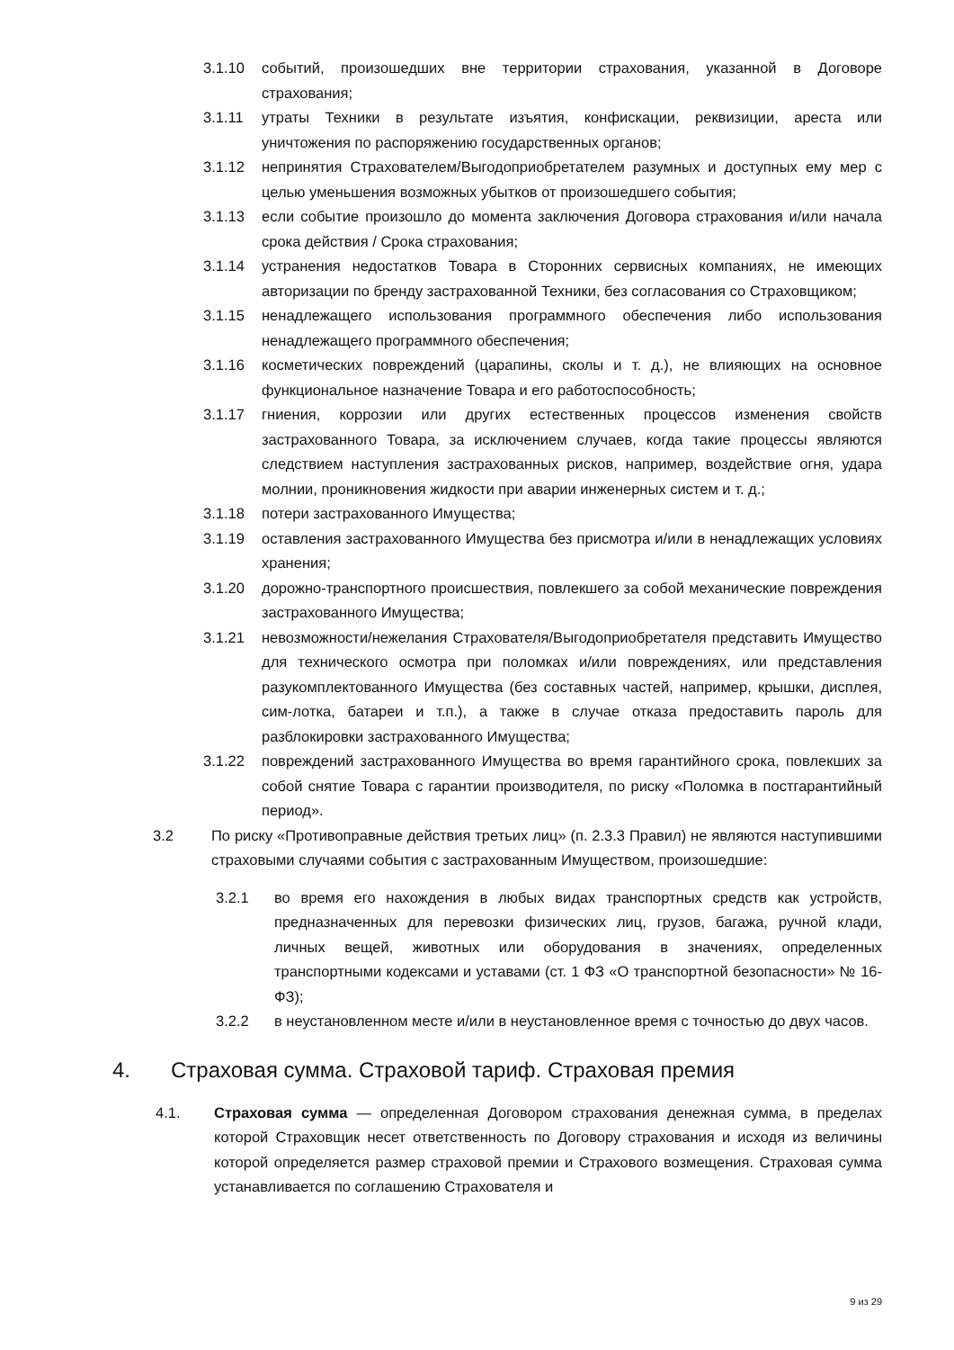3.1.10 событий, произошедших вне территории страхования, указанной в Договоре страхования;
3.1.11 утраты Техники в результате изъятия, конфискации, реквизиции, ареста или уничтожения по распоряжению государственных органов;
3.1.12 непринятия Страхователем/Выгодоприобретателем разумных и доступных ему мер с целью уменьшения возможных убытков от произошедшего события;
3.1.13 если событие произошло до момента заключения Договора страхования и/или начала срока действия / Срока страхования;
3.1.14 устранения недостатков Товара в Сторонних сервисных компаниях, не имеющих авторизации по бренду застрахованной Техники, без согласования со Страховщиком;
3.1.15 ненадлежащего использования программного обеспечения либо использования ненадлежащего программного обеспечения;
3.1.16 косметических повреждений (царапины, сколы и т. д.), не влияющих на основное функциональное назначение Товара и его работоспособность;
3.1.17 гниения, коррозии или других естественных процессов изменения свойств застрахованного Товара, за исключением случаев, когда такие процессы являются следствием наступления застрахованных рисков, например, воздействие огня, удара молнии, проникновения жидкости при аварии инженерных систем и т. д.;
3.1.18 потери застрахованного Имущества;
3.1.19 оставления застрахованного Имущества без присмотра и/или в ненадлежащих условиях хранения;
3.1.20 дорожно-транспортного происшествия, повлекшего за собой механические повреждения застрахованного Имущества;
3.1.21 невозможности/нежелания Страхователя/Выгодоприобретателя представить Имущество для технического осмотра при поломках и/или повреждениях, или представления разукомплектованного Имущества (без составных частей, например, крышки, дисплея, сим-лотка, батареи и т.п.), а также в случае отказа предоставить пароль для разблокировки застрахованного Имущества;
3.1.22 повреждений застрахованного Имущества во время гарантийного срока, повлекших за собой снятие Товара с гарантии производителя, по риску «Поломка в постгарантийный период».
3.2 По риску «Противоправные действия третьих лиц» (п. 2.3.3 Правил) не являются наступившими страховыми случаями события с застрахованным Имуществом, произошедшие:
3.2.1 во время его нахождения в любых видах транспортных средств как устройств, предназначенных для перевозки физических лиц, грузов, багажа, ручной клади, личных вещей, животных или оборудования в значениях, определенных транспортными кодексами и уставами (ст. 1 ФЗ «О транспортной безопасности» № 16-ФЗ);
3.2.2 в неустановленном месте и/или в неустановленное время с точностью до двух часов.
4. Страховая сумма. Страховой тариф. Страховая премия
4.1. Страховая сумма — определенная Договором страхования денежная сумма, в пределах которой Страховщик несет ответственность по Договору страхования и исходя из величины которой определяется размер страховой премии и Страхового возмещения. Страховая сумма устанавливается по соглашению Страхователя и
9 из 29